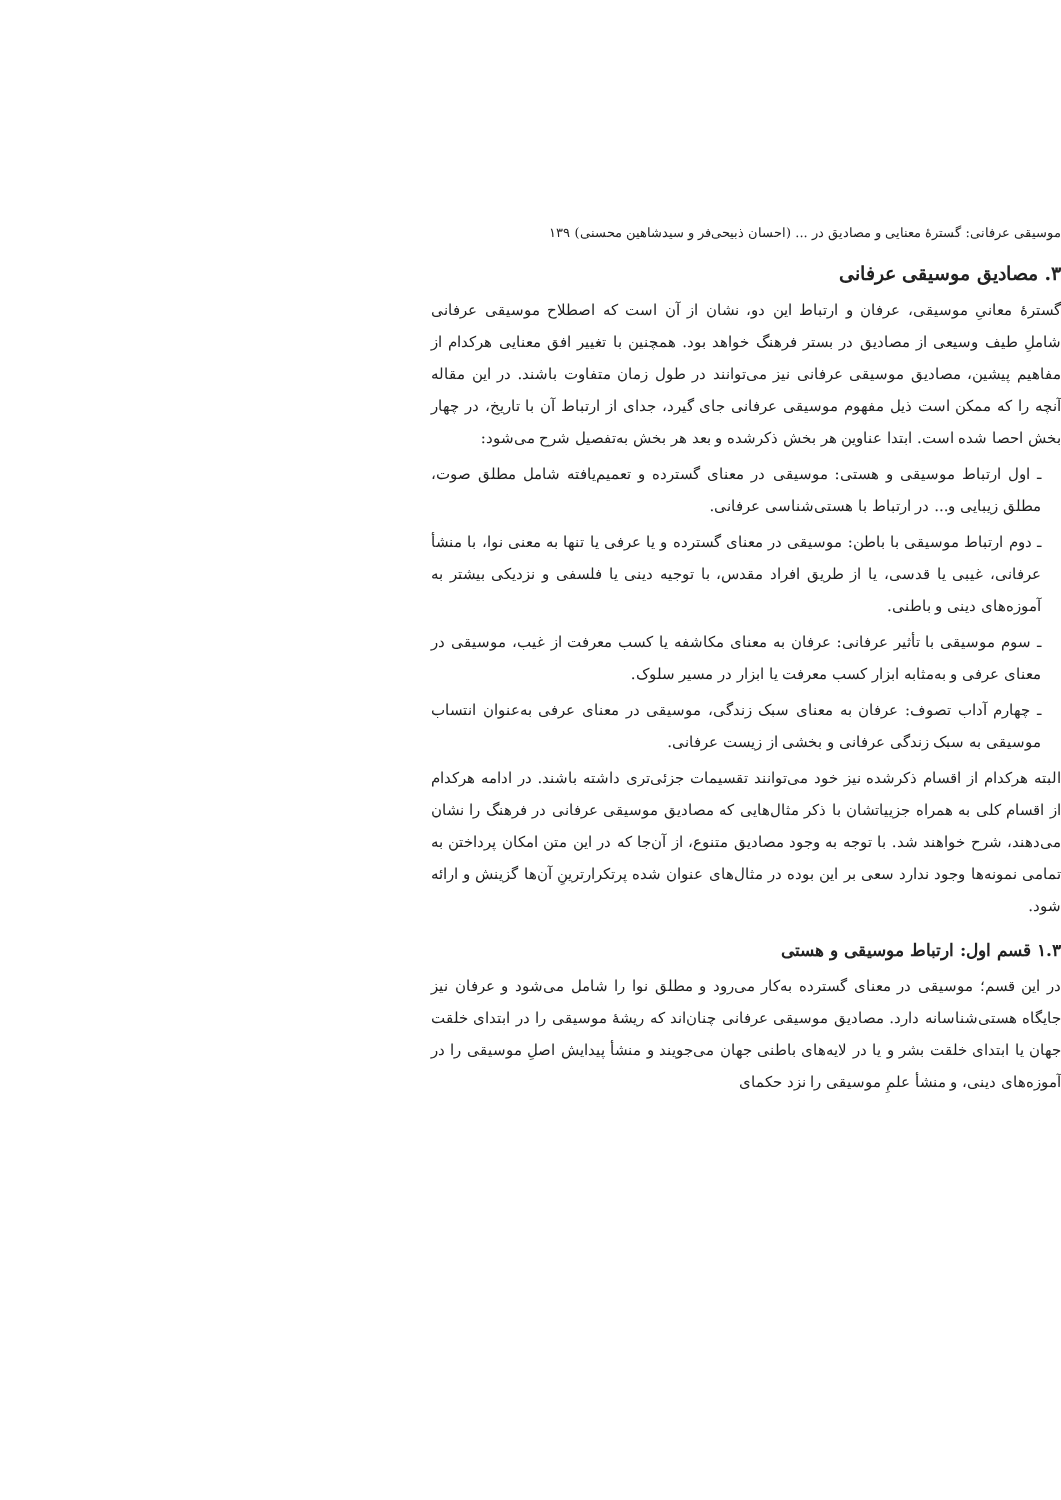موسیقی عرفانی: گسترهٔ معنایی و مصادیق در ... (احسان ذبیحی‌فر و سیدشاهین محسنی) ۱۳۹
۳. مصادیق موسیقی عرفانی
گسترهٔ معانیِ موسیقی، عرفان و ارتباط این دو، نشان از آن است که اصطلاح موسیقی عرفانی شاملِ طیف وسیعی از مصادیق در بستر فرهنگ خواهد بود. همچنین با تغییر افق معنایی هرکدام از مفاهیم پیشین، مصادیق موسیقی عرفانی نیز می‌توانند در طول زمان متفاوت باشند. در این مقاله آنچه را که ممکن است ذیل مفهوم موسیقی عرفانی جای گیرد، جدای از ارتباط آن با تاریخ، در چهار بخش احصا شده است. ابتدا عناوین هر بخش ذکرشده و بعد هر بخش به‌تفصیل شرح می‌شود:
ـ اول ارتباط موسیقی و هستی: موسیقی در معنای گسترده و تعمیم‌یافته شامل مطلق صوت، مطلق زیبایی و... در ارتباط با هستی‌شناسی عرفانی.
ـ دوم ارتباط موسیقی با باطن: موسیقی در معنای گسترده و یا عرفی یا تنها به معنی نوا، با منشأ عرفانی، غیبی یا قدسی، یا از طریق افراد مقدس، با توجیه دینی یا فلسفی و نزدیکی بیشتر به آموزه‌های دینی و باطنی.
ـ سوم موسیقی با تأثیر عرفانی: عرفان به معنای مکاشفه یا کسب معرفت از غیب، موسیقی در معنای عرفی و به‌مثابه ابزار کسب معرفت یا ابزار در مسیر سلوک.
ـ چهارم آداب تصوف: عرفان به معنای سبک زندگی، موسیقی در معنای عرفی به‌عنوان انتساب موسیقی به سبک زندگی عرفانی و بخشی از زیست عرفانی.
البته هرکدام از اقسام ذکرشده نیز خود می‌توانند تقسیمات جزئی‌تری داشته باشند. در ادامه هرکدام از اقسام کلی به همراه جزییاتشان با ذکر مثال‌هایی که مصادیق موسیقی عرفانی در فرهنگ را نشان می‌دهند، شرح خواهند شد. با توجه به وجود مصادیق متنوع، از آن‌جا که در این متن امکان پرداختن به تمامی نمونه‌ها وجود ندارد سعی بر این بوده در مثال‌های عنوان شده پرتکرارترینِ آن‌ها گزینش و ارائه شود.
۱.۳ قسم اول: ارتباط موسیقی و هستی
در این قسم؛ موسیقی در معنای گسترده به‌کار می‌رود و مطلق نوا را شامل می‌شود و عرفان نیز جایگاه هستی‌شناسانه دارد. مصادیق موسیقی عرفانی چنان‌اند که ریشهٔ موسیقی را در ابتدای خلقت جهان یا ابتدای خلقت بشر و یا در لایه‌های باطنی جهان می‌جویند و منشأ پیدایش اصلِ موسیقی را در آموزه‌های دینی، و منشأ علمِ موسیقی را نزد حکمای